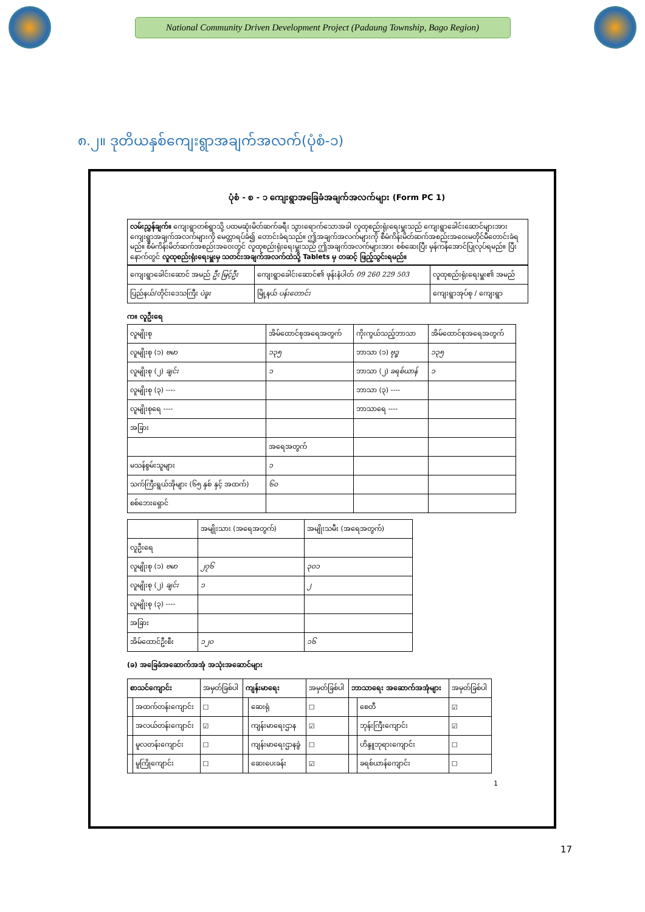National Community Driven Development Project (Padaung Township, Bago Region)
၈.၂။ ဒုတိယနှစ်ကျေးရွာအချက်အလက်(ပုံစံ-၁)
ပုံစံ - စ - ၁ ကျေးရွာအခြေခံအချက်အလက်များ (Form PC 1)
လမ်းညွှန်ချက်။ ကျေးရွာတစ်ရွာသို့ ပထမဆုံးမိတ်ဆက်ခရီး သွားရောက်သောအခါ လူထုစည်းရုံးရေးမှူးသည် ကျေးရွာခေါင်းဆောင်များအား ကျေးရွာအချက်အလက်များကို မေတ္တာရပ်ခံ၍ တောင်းခံရသည်။ ဤအချက်အလက်များကို စီမံကိန်းမိတ်ဆက်အစည်းအဝေးမတိုင်မီတောင်းခံရမည်။ စီမံကိန်းမိတ်ဆက်အစည်းအဝေးတွင် လူထုစည်းရုံးရေးမှူးသည် ဤအချက်အလက်များအား စစ်ဆေးပြီး မှန်ကန်အောင်ပြုလုပ်ရမည်။ ပြီးနောက်တွင် လူထုစည်းရုံးရေးမှူးမှ သတင်းအချက်အလက်ထဲသို့ Tablets မှ တဆင့် ဖြည့်သွင်းရမည်။
| ကျေးရွာခေါင်းဆောင် အမည် ဦး မြင့်ဦး | ကျေးရွာခေါင်းဆောင်၏ ဖုန်းနံပါတ် 09 260 229 503 | လူထုစည်းရုံးရေးမှူး၏ အမည် |
| ပြည်နယ်/တိုင်းဒေသကြီး ပဲခူး | မြို့နယ် ပန်းတောင်း | ကျေးရွာအုပ်စု / ကျေးရွာ |
က။ လူဦးရေ
| လူမျိုးစု | အိမ်ထောင်စုအရေအတွက် | ကိုးကွယ်သည့်ဘာသာ | အိမ်ထောင်စုအရေအတွက် |
| --- | --- | --- | --- |
| လူမျိုးစု (၁) ဗမာ | ၁၃၅ | ဘာသာ (၁) ဗုဒ္ဓ | ၁၃၅ |
| လူမျိုးစု (၂) ချင်း | ၁ | ဘာသာ (၂) ခရစ်ယာန် | ၁ |
| လူမျိုးစု (၃) ---- | | ဘာသာ (၃) ---- | |
| လူမျိုးစုရေ ---- | | ဘာသာရေ ---- | |
| အခြား | | | |
| | အရေအတွက် | | |
| မသန်စွမ်းသူများ | ၁ | | |
| သက်ကြီးရွယ်အိုများ (၆၅ နှစ် နှင့် အထက်) | ၆၀ | | |
| စစ်ဘေးရှောင် | | | |
| | အမျိုးသား (အရေအတွက်) | အမျိုးသမီး (အရေအတွက်) |
| --- | --- | --- |
| လူဦးရေ | | |
| လူမျိုးစု (၁) ဗမာ | ၂၇၆ | ၃၀၁ |
| လူမျိုးစု (၂) ချင်း | ၁ | ၂ |
| လူမျိုးစု (၃) ---- | | |
| အခြား | | |
| အိမ်ထောင်ဦးစီး | ၁၂၀ | ၁၆ |
(ခ) အခြေခံအဆောက်အအုံ အသုံးအဆောင်များ
| စာသင်ကျောင်း | | အမှတ်ခြစ်ပါ | ကျန်းမာရေး | | အမှတ်ခြစ်ပါ | ဘာသာရေး အဆောက်အအုံများ | | အမှတ်ခြစ်ပါ |
| --- | --- | --- | --- | --- | --- | --- | --- | --- |
| | အထက်တန်းကျောင်း | ☐ | | ဆေးရုံ | ☐ | | စေတီ | ☑ |
| | အလယ်တန်းကျောင်း | ☑ | | ကျန်းမာရေးဌာန | ☑ | | ဘုန်းကြီးကျောင်း | ☑ |
| | မူလတန်းကျောင်း | ☐ | | ကျန်းမာရေးဌာနခွဲ | ☐ | | ဟိန္ဒူဘုရားကျောင်း | ☐ |
| | မူကြိုကျောင်း | ☐ | | ဆေးပေးခန်း | ☑ | | ခရစ်ယာန်ကျောင်း | ☐ |
1
17